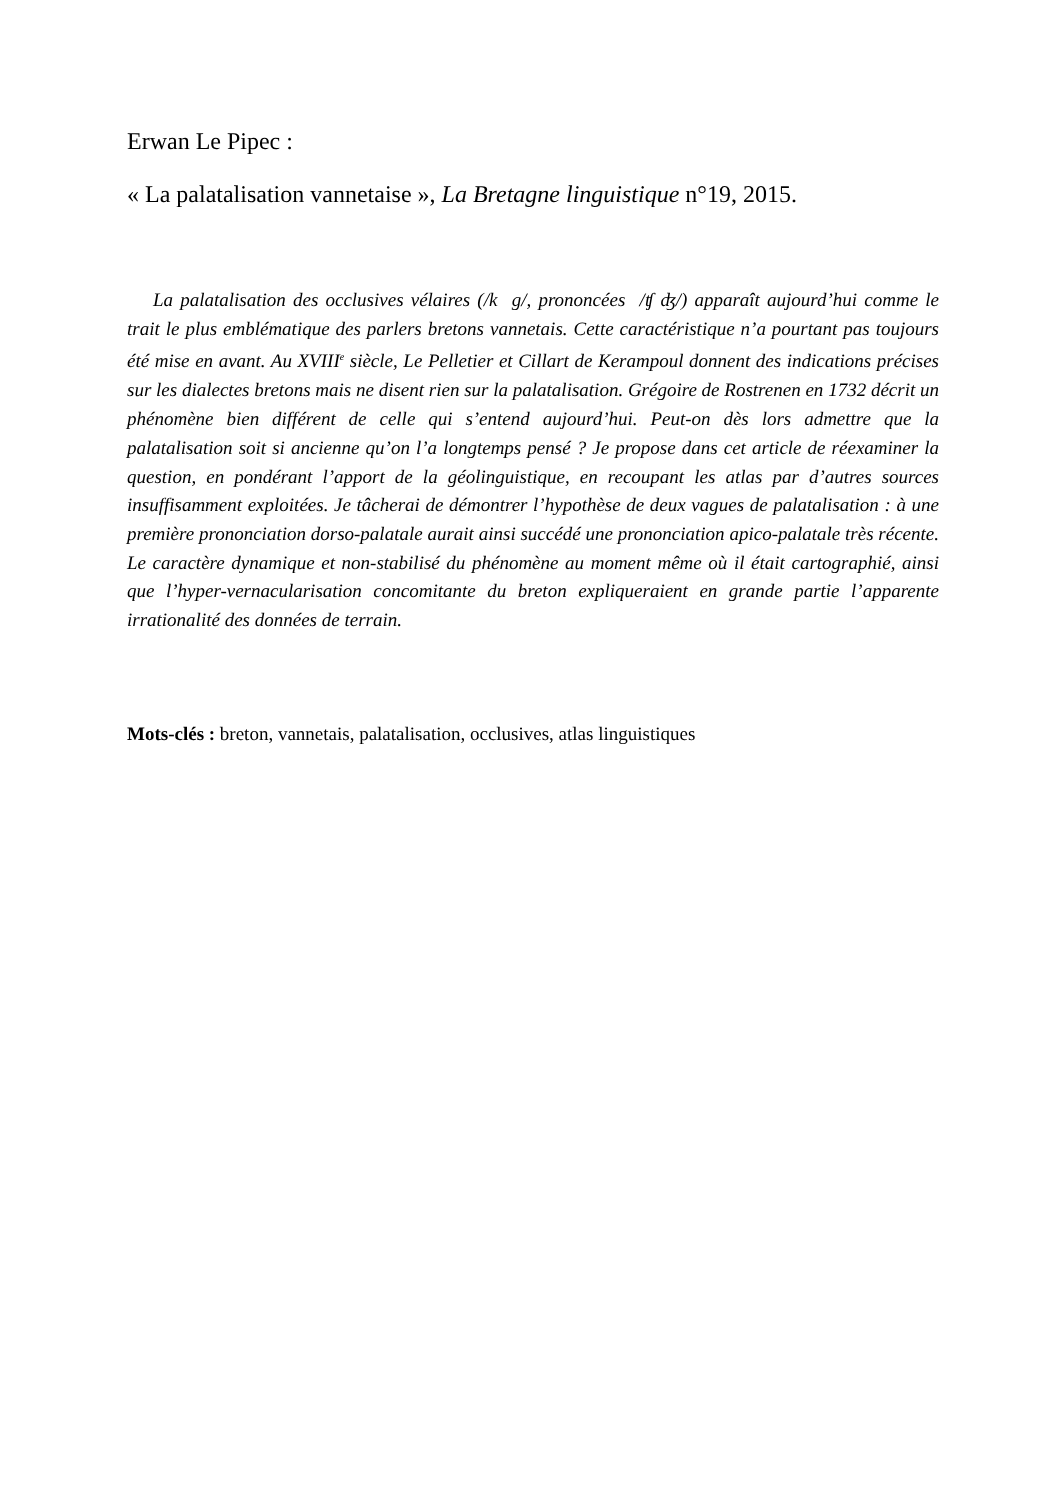Erwan Le Pipec :
« La palatalisation vannetaise », La Bretagne linguistique n°19, 2015.
La palatalisation des occlusives vélaires (/k g/, prononcées /ʧ ʤ/) apparaît aujourd’hui comme le trait le plus emblématique des parlers bretons vannetais. Cette caractéristique n’a pourtant pas toujours été mise en avant. Au XVIII<sup>e</sup> siècle, Le Pelletier et Cillart de Kerampoul donnent des indications précises sur les dialectes bretons mais ne disent rien sur la palatalisation. Grégoire de Rostrenen en 1732 décrit un phénomène bien différent de celle qui s’entend aujourd’hui. Peut-on dès lors admettre que la palatalisation soit si ancienne qu’on l’a longtemps pensé ? Je propose dans cet article de réexaminer la question, en pondérant l’apport de la géolinguistique, en recoupant les atlas par d’autres sources insuffisamment exploitées. Je tâcherai de démontrer l’hypothèse de deux vagues de palatalisation : à une première prononciation dorso-palatale aurait ainsi succédé une prononciation apico-palatale très récente. Le caractère dynamique et non-stabilisé du phénomène au moment même où il était cartographié, ainsi que l’hyper-vernacularisation concomitante du breton expliqueraient en grande partie l’apparente irrationalité des données de terrain.
Mots-clés : breton, vannetais, palatalisation, occlusives, atlas linguistiques